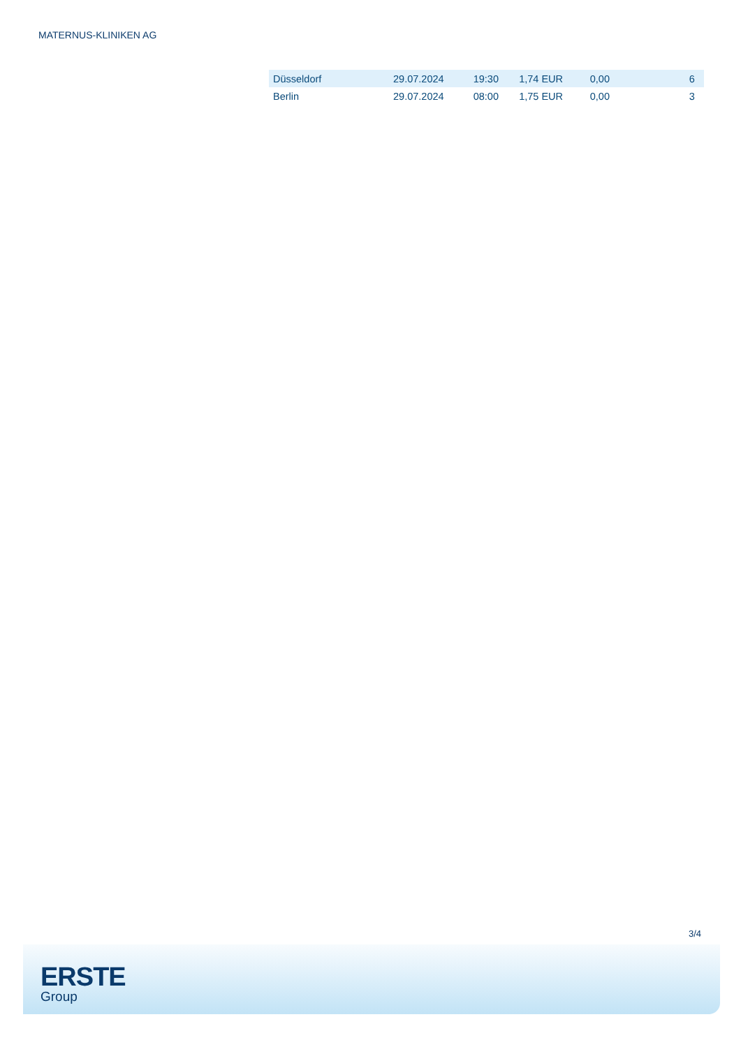MATERNUS-KLINIKEN AG
| Düsseldorf | 29.07.2024 | 19:30 | 1,74 EUR | 0,00 | 6 |
| Berlin | 29.07.2024 | 08:00 | 1,75 EUR | 0,00 | 3 |
3/4
ERSTE
Group